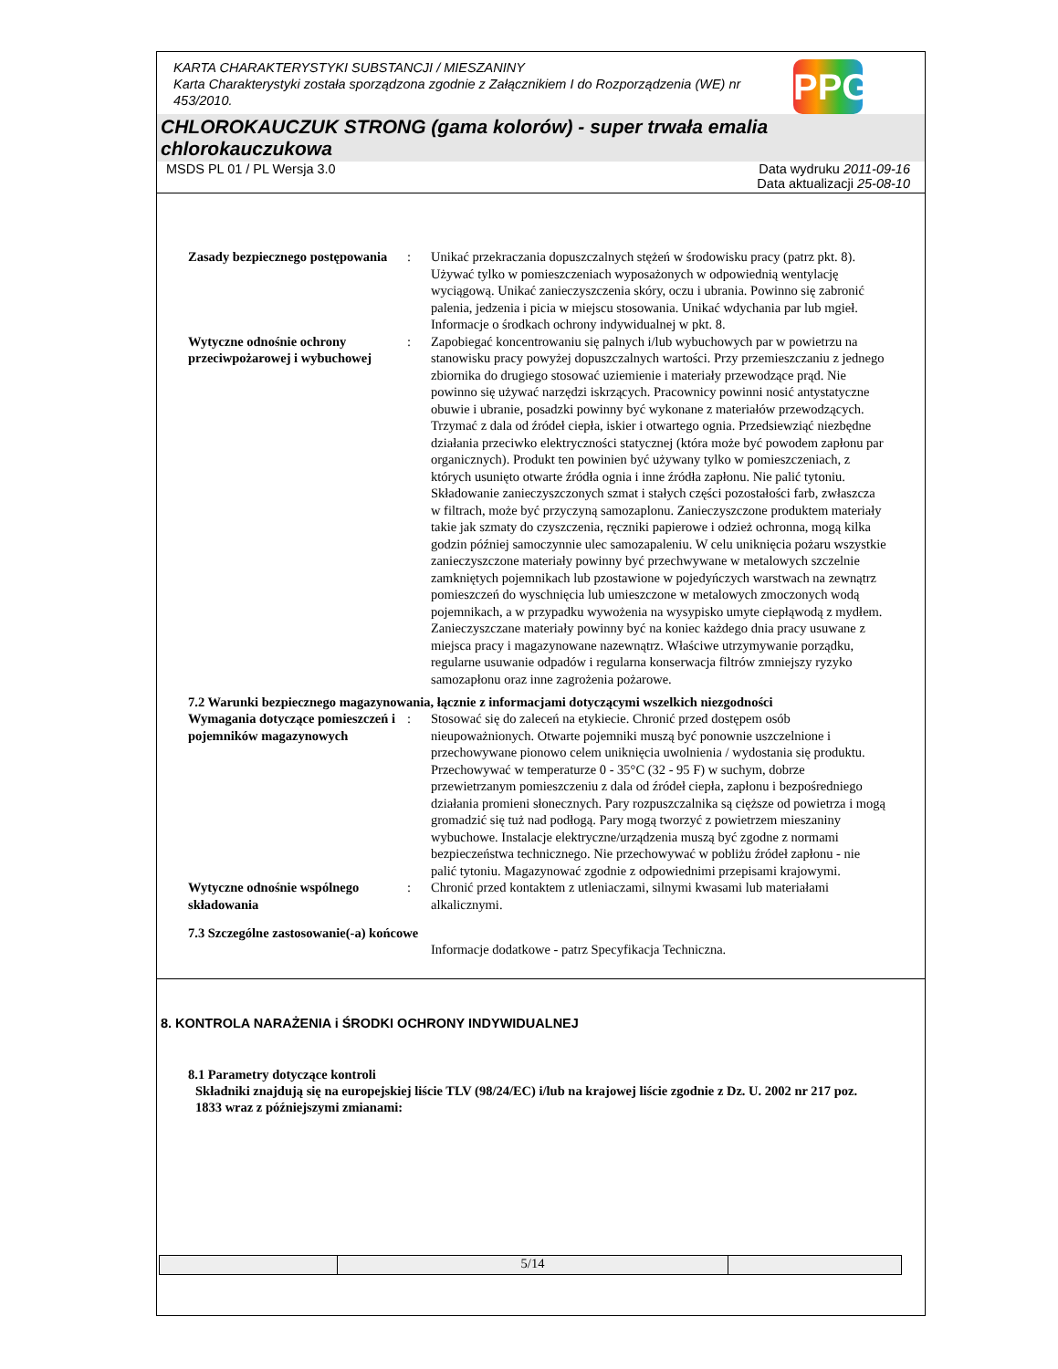KARTA CHARAKTERYSTYKI SUBSTANCJI / MIESZANINY
Karta Charakterystyki została sporządzona zgodnie z Załącznikiem I do Rozporządzenia (WE) nr 453/2010.
PPG
CHLOROKAUCZUK STRONG (gama kolorów) - super trwała emalia chlorokauczukowa
MSDS PL 01 / PL Wersja 3.0 Data wydruku 2011-09-16
Data aktualizacji 25-08-10
Zasady bezpiecznego postępowania
: Unikać przekraczania dopuszczalnych stężeń w środowisku pracy (patrz pkt. 8). Używać tylko w pomieszczeniach wyposażonych w odpowiednią wentylację wyciągową. Unikać zanieczyszczenia skóry, oczu i ubrania. Powinno się zabronić palenia, jedzenia i picia w miejscu stosowania. Unikać wdychania par lub mgieł. Informacje o środkach ochrony indywidualnej w pkt. 8.
Wytyczne odnośnie ochrony przeciwpożarowej i wybuchowej
: Zapobiegać koncentrowaniu się palnych i/lub wybuchowych par w powietrzu na stanowisku pracy powyżej dopuszczalnych wartości. Przy przemieszczaniu z jednego zbiornika do drugiego stosować uziemienie i materiały przewodzące prąd. Nie powinno się używać narzędzi iskrzących. Pracownicy powinni nosić antystatyczne obuwie i ubranie, posadzki powinny być wykonane z materiałów przewodzących. Trzymać z dala od źródeł ciepła, iskier i otwartego ognia. Przedsiewziąć niezbędne działania przeciwko elektryczności statycznej (która może być powodem zapłonu par organicznych). Produkt ten powinien być używany tylko w pomieszczeniach, z których usunięto otwarte źródła ognia i inne źródła zapłonu. Nie palić tytoniu. Składowanie zanieczyszczonych szmat i stałych części pozostałości farb, zwłaszcza w filtrach, może być przyczyną samozaplonu. Zanieczyszczone produktem materiały takie jak szmaty do czyszczenia, ręczniki papierowe i odzież ochronna, mogą kilka godzin później samoczynnie ulec samozapaleniu. W celu uniknięcia pożaru wszystkie zanieczyszczone materiały powinny być przechwywane w metalowych szczelnie zamkniętych pojemnikach lub pzostawione w pojedyńczych warstwach na zewnątrz pomieszczeń do wyschnięcia lub umieszczone w metalowych zmoczonych wodą pojemnikach, a w przypadku wywożenia na wysypisko umyte ciepłąwodą z mydłem. Zanieczyszczane materiały powinny być na koniec każdego dnia pracy usuwane z miejsca pracy i magazynowane nazewnątrz. Właściwe utrzymywanie porządku, regularne usuwanie odpadów i regularna konserwacja filtrów zmniejszy ryzyko samozapłonu oraz inne zagrożenia pożarowe.
7.2 Warunki bezpiecznego magazynowania, łącznie z informacjami dotyczącymi wszelkich niezgodności
Wymagania dotyczące pomieszczeń i pojemników magazynowych
: Stosować się do zaleceń na etykiecie. Chronić przed dostępem osób nieupoważnionych. Otwarte pojemniki muszą być ponownie uszczelnione i przechowywane pionowo celem uniknięcia uwolnienia / wydostania się produktu. Przechowywać w temperaturze 0 - 35°C (32 - 95 F) w suchym, dobrze przewietrzanym pomieszczeniu z dala od źródeł ciepła, zapłonu i bezpośredniego działania promieni słonecznych. Pary rozpuszczalnika są cięższe od powietrza i mogą gromadzić się tuż nad podłogą. Pary mogą tworzyć z powietrzem mieszaniny wybuchowe. Instalacje elektryczne/urządzenia muszą być zgodne z normami bezpieczeństwa technicznego. Nie przechowywać w pobliżu źródeł zapłonu - nie palić tytoniu. Magazynować zgodnie z odpowiednimi przepisami krajowymi.
Wytyczne odnośnie wspólnego składowania
: Chronić przed kontaktem z utleniaczami, silnymi kwasami lub materiałami alkalicznymi.
7.3 Szczególne zastosowanie(-a) końcowe
Informacje dodatkowe - patrz Specyfikacja Techniczna.
8. KONTROLA NARAŻENIA i ŚRODKI OCHRONY INDYWIDUALNEJ
8.1 Parametry dotyczące kontroli
Składniki znajdują się na europejskiej liście TLV (98/24/EC) i/lub na krajowej liście zgodnie z Dz. U. 2002 nr 217 poz. 1833 wraz z późniejszymi zmianami:
5/14